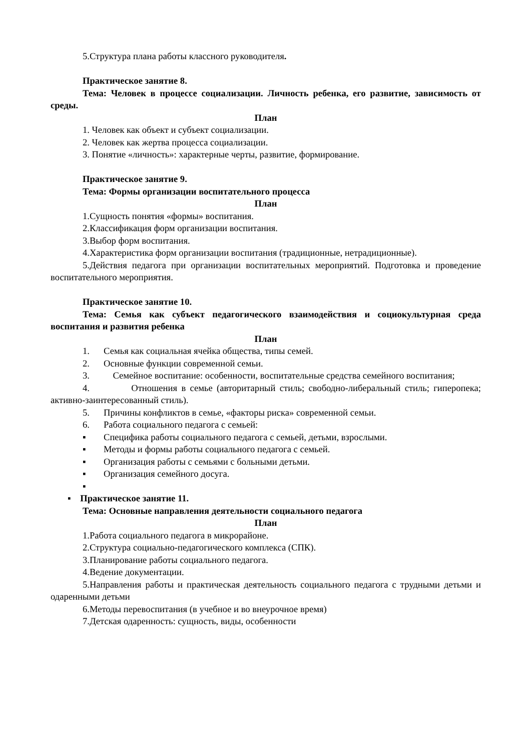5.Структура плана работы классного руководителя.
Практическое занятие 8.
Тема: Человек в процессе социализации. Личность ребенка, его развитие, зависимость от среды.
План
1. Человек как объект и субъект социализации.
2. Человек как жертва процесса социализации.
3. Понятие «личность»: характерные черты, развитие, формирование.
Практическое занятие 9.
Тема: Формы организации воспитательного процесса
План
1.Сущность понятия «формы» воспитания.
2.Классификация форм организации воспитания.
3.Выбор форм воспитания.
4.Характеристика форм организации воспитания (традиционные, нетрадиционные).
5.Действия педагога при организации воспитательных мероприятий. Подготовка и проведение воспитательного мероприятия.
Практическое занятие 10.
Тема: Семья как субъект педагогического взаимодействия и социокультурная среда воспитания и развития ребенка
План
1. Семья как социальная ячейка общества, типы семей.
2. Основные функции современной семьи.
3. Семейное воспитание: особенности, воспитательные средства семейного воспитания;
4. Отношения в семье (авторитарный стиль; свободно-либеральный стиль; гиперопека; активно-заинтересованный стиль).
5. Причины конфликтов в семье, «факторы риска» современной семьи.
6. Работа социального педагога с семьей:
▪ Специфика работы социального педагога с семьей, детьми, взрослыми.
▪ Методы и формы работы социального педагога с семьей.
▪ Организация работы с семьями с больными детьми.
▪ Организация семейного досуга.
▪
▪ Практическое занятие 11.
Тема: Основные направления деятельности социального педагога
План
1.Работа социального педагога в микрорайоне.
2.Структура социально-педагогического комплекса (СПК).
3.Планирование работы социального педагога.
4.Ведение документации.
5.Направления работы и практическая деятельность социального педагога с трудными детьми и одаренными детьми
6.Методы перевоспитания (в учебное и во внеурочное время)
7.Детская одаренность: сущность, виды, особенности